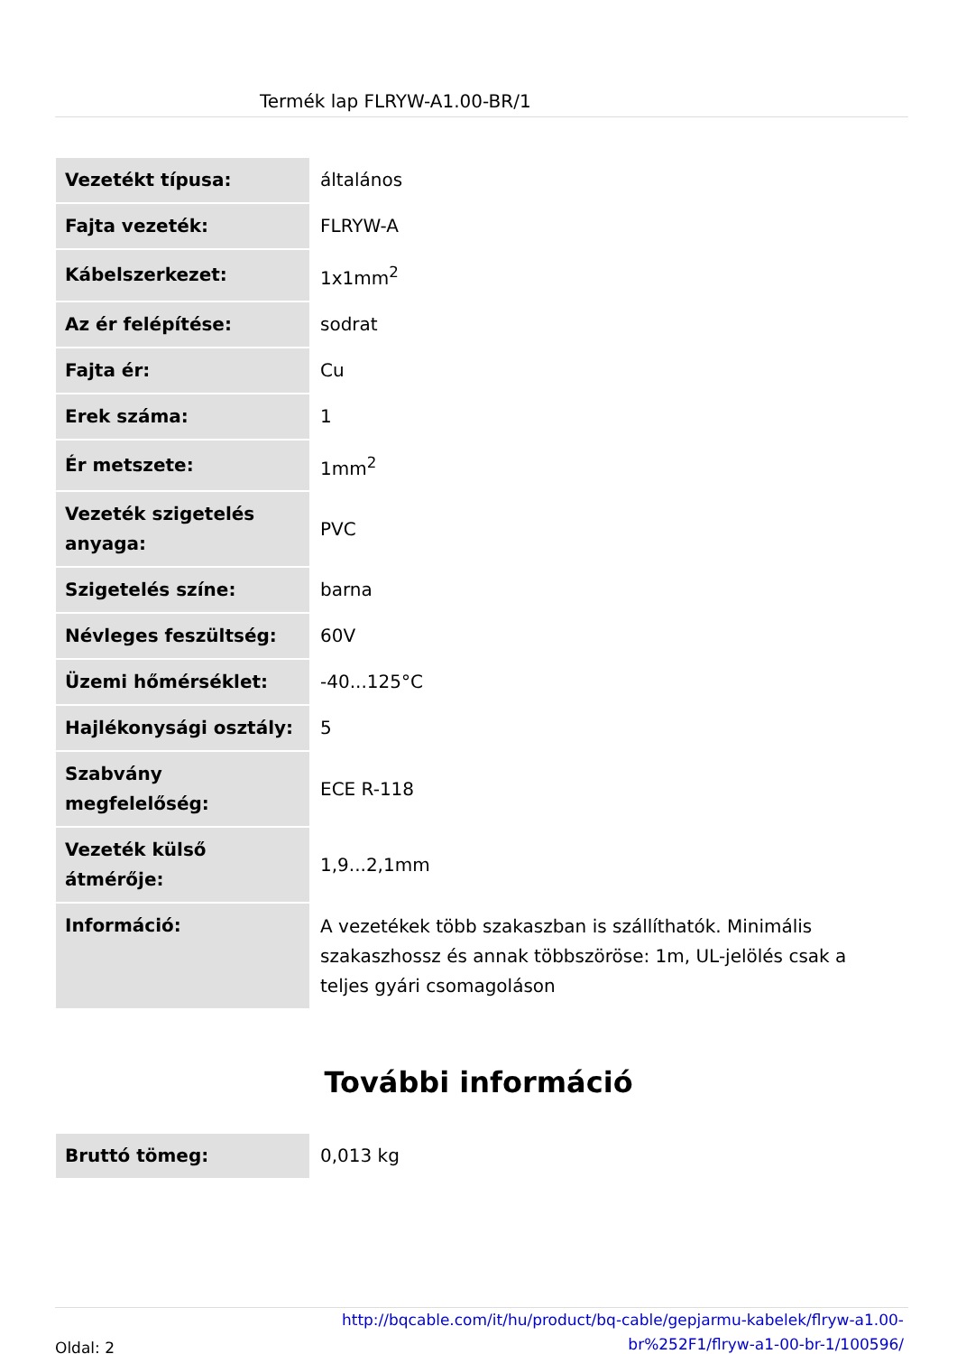Termék lap FLRYW-A1.00-BR/1
| Vezetékt típusa: | általános |
| Fajta vezeték: | FLRYW-A |
| Kábelszerkezet: | 1x1mm<sup>2</sup> |
| Az ér felépítése: | sodrat |
| Fajta ér: | Cu |
| Erek száma: | 1 |
| Ér metszete: | 1mm<sup>2</sup> |
| Vezeték szigetelés anyaga: | PVC |
| Szigetelés színe: | barna |
| Névleges feszültség: | 60V |
| Üzemi hőmérséklet: | -40...125°C |
| Hajlékonysági osztály: | 5 |
| Szabvány megfelelőség: | ECE R-118 |
| Vezeték külső átmérője: | 1,9...2,1mm |
| Információ: | A vezetékek több szakaszban is szállíthatók. Minimális szakaszhossz és annak többszöröse: 1m, UL-jelölés csak a teljes gyári csomagoláson |
További információ
| Bruttó tömeg: | 0,013 kg |
http://bqcable.com/it/hu/product/bq-cable/gepjarmu-kabelek/flryw-a1.00-br%252F1/flryw-a1-00-br-1/100596/
Oldal: 2